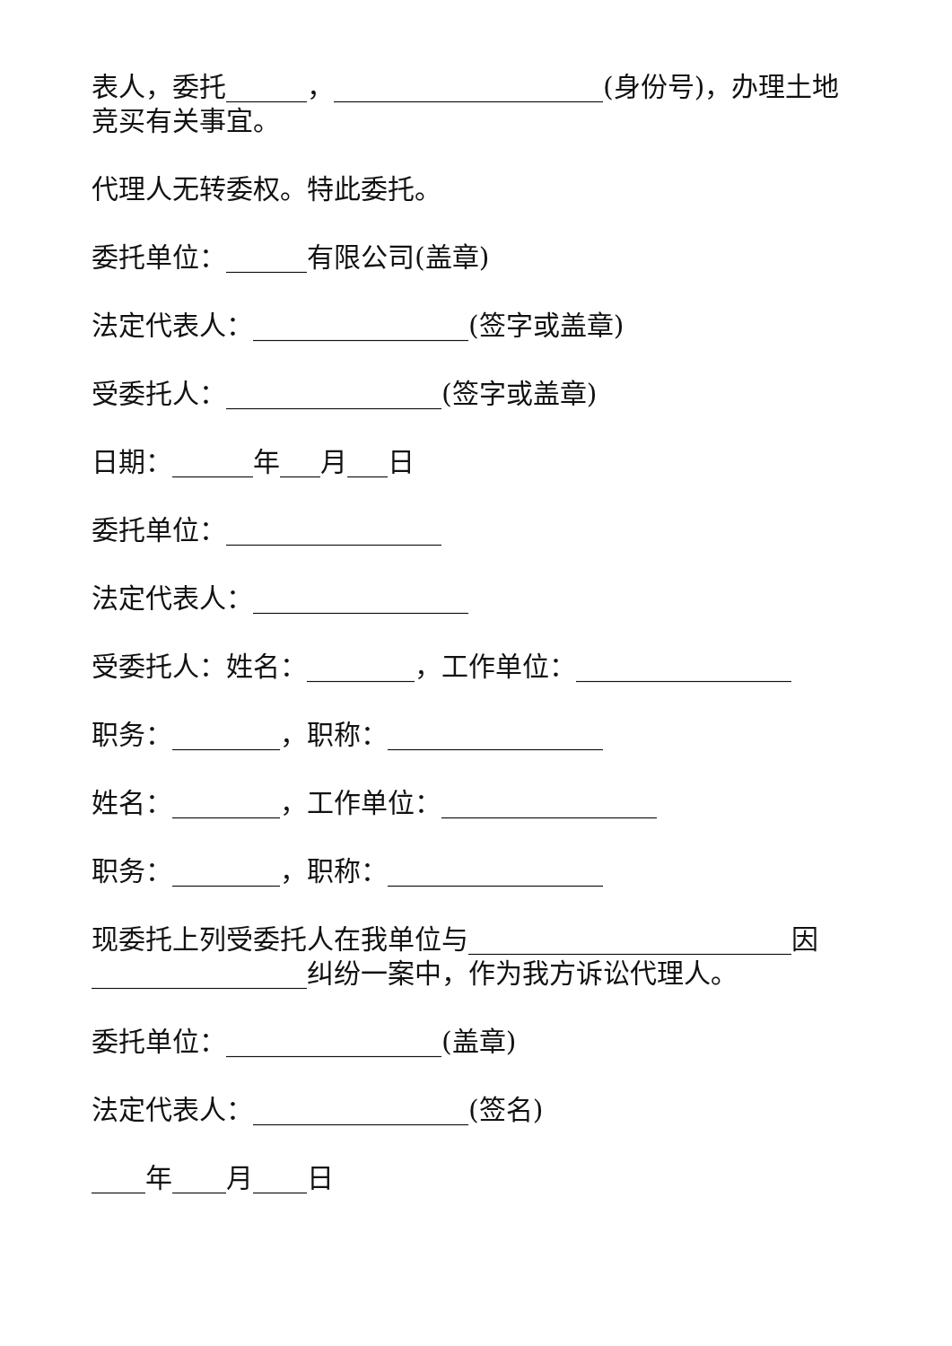表人，委托______，____________________(身份号)，办理土地竞买有关事宜。
代理人无转委权。特此委托。
委托单位：______有限公司(盖章)
法定代表人：________________(签字或盖章)
受委托人：________________(签字或盖章)
日期：______年___月___日
委托单位：________________
法定代表人：________________
受委托人：姓名：________，工作单位：________________
职务：________，职称：________________
姓名：________，工作单位：________________
职务：________，职称：________________
现委托上列受委托人在我单位与________________________因________________纠纷一案中，作为我方诉讼代理人。
委托单位：________________(盖章)
法定代表人：________________(签名)
____年____月____日